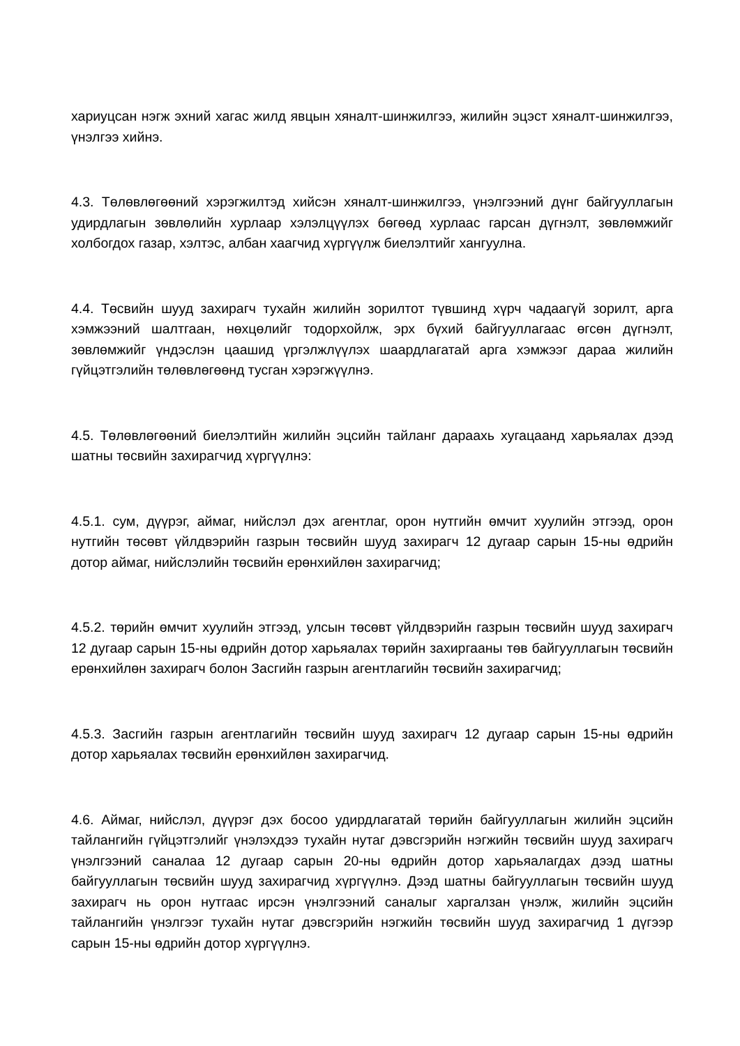хариуцсан нэгж эхний хагас жилд явцын хяналт-шинжилгээ, жилийн эцэст хяналт-шинжилгээ, үнэлгээ хийнэ.
4.3. Төлөвлөгөөний хэрэгжилтэд хийсэн хяналт-шинжилгээ, үнэлгээний дүнг байгууллагын удирдлагын зөвлөлийн хурлаар хэлэлцүүлэх бөгөөд хурлаас гарсан дүгнэлт, зөвлөмжийг холбогдох газар, хэлтэс, албан хаагчид хүргүүлж биелэлтийг хангуулна.
4.4. Төсвийн шууд захирагч тухайн жилийн зорилтот түвшинд хүрч чадаагүй зорилт, арга хэмжээний шалтгаан, нөхцөлийг тодорхойлж, эрх бүхий байгууллагаас өгсөн дүгнэлт, зөвлөмжийг үндэслэн цаашид үргэлжлүүлэх шаардлагатай арга хэмжээг дараа жилийн гүйцэтгэлийн төлөвлөгөөнд тусган хэрэгжүүлнэ.
4.5. Төлөвлөгөөний биелэлтийн жилийн эцсийн тайланг дараахь хугацаанд харьяалах дээд шатны төсвийн захирагчид хүргүүлнэ:
4.5.1. сум, дүүрэг, аймаг, нийслэл дэх агентлаг, орон нутгийн өмчит хуулийн этгээд, орон нутгийн төсөвт үйлдвэрийн газрын төсвийн шууд захирагч 12 дугаар сарын 15-ны өдрийн дотор аймаг, нийслэлийн төсвийн ерөнхийлөн захирагчид;
4.5.2. төрийн өмчит хуулийн этгээд, улсын төсөвт үйлдвэрийн газрын төсвийн шууд захирагч 12 дугаар сарын 15-ны өдрийн дотор харьяалах төрийн захиргааны төв байгууллагын төсвийн ерөнхийлөн захирагч болон Засгийн газрын агентлагийн төсвийн захирагчид;
4.5.3. Засгийн газрын агентлагийн төсвийн шууд захирагч 12 дугаар сарын 15-ны өдрийн дотор харьяалах төсвийн ерөнхийлөн захирагчид.
4.6. Аймаг, нийслэл, дүүрэг дэх босоо удирдлагатай төрийн байгууллагын жилийн эцсийн тайлангийн гүйцэтгэлийг үнэлэхдээ тухайн нутаг дэвсгэрийн нэгжийн төсвийн шууд захирагч үнэлгээний саналаа 12 дугаар сарын 20-ны өдрийн дотор харьяалагдах дээд шатны байгууллагын төсвийн шууд захирагчид хүргүүлнэ. Дээд шатны байгууллагын төсвийн шууд захирагч нь орон нутгаас ирсэн үнэлгээний саналыг харгалзан үнэлж, жилийн эцсийн тайлангийн үнэлгээг тухайн нутаг дэвсгэрийн нэгжийн төсвийн шууд захирагчид 1 дүгээр сарын 15-ны өдрийн дотор хүргүүлнэ.